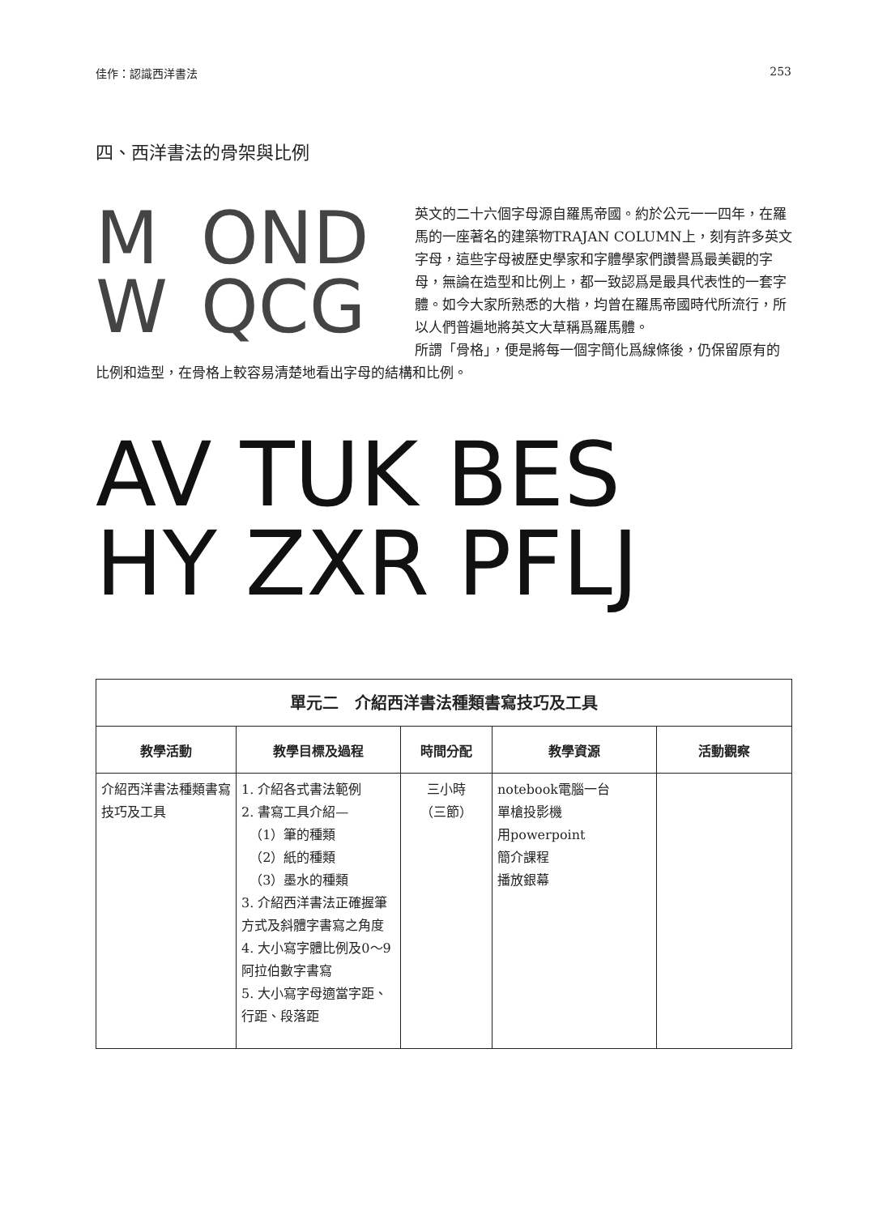佳作：認識西洋書法 253
四、西洋書法的骨架與比例
M
OND
W
QCG
英文的二十六個字母源自羅馬帝國。約於公元一一四年，在羅馬的一座著名的建築物TRAJAN COLUMN上，刻有許多英文字母，這些字母被歷史學家和字體學家們讚譽爲最美觀的字母，無論在造型和比例上，都一致認爲是最具代表性的一套字體。如今大家所熟悉的大楷，均曾在羅馬帝國時代所流行，所以人們普遍地將英文大草稱爲羅馬體。
所謂「骨格」，便是將每一個字簡化爲線條後，仍保留原有的比例和造型，在骨格上較容易清楚地看出字母的結構和比例。
AV TUK BES
HY ZXR PFLJ
| 單元二 介紹西洋書法種類書寫技巧及工具 | | | | |
| 教學活動 | 教學目標及過程 | 時間分配 | 教學資源 | 活動觀察 |
| 介紹西洋書法種類書寫技巧及工具 | 1. 介紹各式書法範例 2. 書寫工具介紹— （1）筆的種類 （2）紙的種類 （3）墨水的種類 3. 介紹西洋書法正確握筆方式及斜體字書寫之角度 4. 大小寫字體比例及0～9阿拉伯數字書寫 5. 大小寫字母適當字距、行距、段落距 | 三小時 （三節） | notebook電腦一台 單槍投影機 用powerpoint 簡介課程 播放銀幕 | |